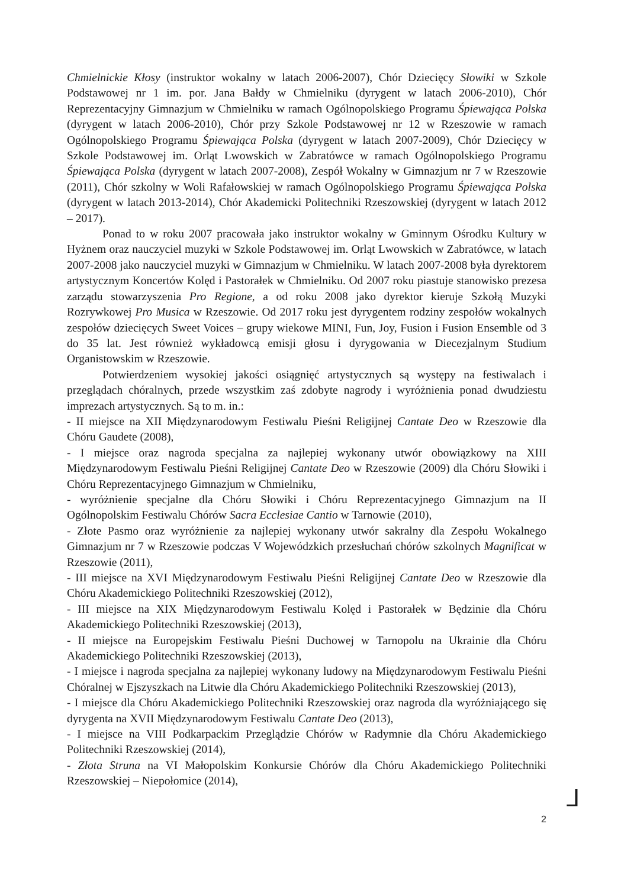Chmielnickie Kłosy (instruktor wokalny w latach 2006-2007), Chór Dziecięcy Słowiki w Szkole Podstawowej nr 1 im. por. Jana Bałdy w Chmielniku (dyrygent w latach 2006-2010), Chór Reprezentacyjny Gimnazjum w Chmielniku w ramach Ogólnopolskiego Programu Śpiewająca Polska (dyrygent w latach 2006-2010), Chór przy Szkole Podstawowej nr 12 w Rzeszowie w ramach Ogólnopolskiego Programu Śpiewająca Polska (dyrygent w latach 2007-2009), Chór Dziecięcy w Szkole Podstawowej im. Orląt Lwowskich w Zabratówce w ramach Ogólnopolskiego Programu Śpiewająca Polska (dyrygent w latach 2007-2008), Zespół Wokalny w Gimnazjum nr 7 w Rzeszowie (2011), Chór szkolny w Woli Rafałowskiej w ramach Ogólnopolskiego Programu Śpiewająca Polska (dyrygent w latach 2013-2014), Chór Akademicki Politechniki Rzeszowskiej (dyrygent w latach 2012 – 2017).
Ponad to w roku 2007 pracowała jako instruktor wokalny w Gminnym Ośrodku Kultury w Hyżnem oraz nauczyciel muzyki w Szkole Podstawowej im. Orląt Lwowskich w Zabratówce, w latach 2007-2008 jako nauczyciel muzyki w Gimnazjum w Chmielniku. W latach 2007-2008 była dyrektorem artystycznym Koncertów Kolęd i Pastorałek w Chmielniku. Od 2007 roku piastuje stanowisko prezesa zarządu stowarzyszenia Pro Regione, a od roku 2008 jako dyrektor kieruje Szkołą Muzyki Rozrywkowej Pro Musica w Rzeszowie. Od 2017 roku jest dyrygentem rodziny zespołów wokalnych zespołów dziecięcych Sweet Voices – grupy wiekowe MINI, Fun, Joy, Fusion i Fusion Ensemble od 3 do 35 lat. Jest również wykładowcą emisji głosu i dyrygowania w Diecezjalnym Studium Organistowskim w Rzeszowie.
Potwierdzeniem wysokiej jakości osiągnięć artystycznych są występy na festiwalach i przeglądach chóralnych, przede wszystkim zaś zdobyte nagrody i wyróżnienia ponad dwudziestu imprezach artystycznych. Są to m. in.:
- II miejsce na XII Międzynarodowym Festiwalu Pieśni Religijnej Cantate Deo w Rzeszowie dla Chóru Gaudete (2008),
- I miejsce oraz nagroda specjalna za najlepiej wykonany utwór obowiązkowy na XIII Międzynarodowym Festiwalu Pieśni Religijnej Cantate Deo w Rzeszowie (2009) dla Chóru Słowiki i Chóru Reprezentacyjnego Gimnazjum w Chmielniku,
- wyróżnienie specjalne dla Chóru Słowiki i Chóru Reprezentacyjnego Gimnazjum na II Ogólnopolskim Festiwalu Chórów Sacra Ecclesiae Cantio w Tarnowie (2010),
- Złote Pasmo oraz wyróżnienie za najlepiej wykonany utwór sakralny dla Zespołu Wokalnego Gimnazjum nr 7 w Rzeszowie podczas V Wojewódzkich przesłuchań chórów szkolnych Magnificat w Rzeszowie (2011),
- III miejsce na XVI Międzynarodowym Festiwalu Pieśni Religijnej Cantate Deo w Rzeszowie dla Chóru Akademickiego Politechniki Rzeszowskiej (2012),
- III miejsce na XIX Międzynarodowym Festiwalu Kolęd i Pastorałek w Będzinie dla Chóru Akademickiego Politechniki Rzeszowskiej (2013),
- II miejsce na Europejskim Festiwalu Pieśni Duchowej w Tarnopolu na Ukrainie dla Chóru Akademickiego Politechniki Rzeszowskiej (2013),
- I miejsce i nagroda specjalna za najlepiej wykonany ludowy na Międzynarodowym Festiwalu Pieśni Chóralnej w Ejszyszkach na Litwie dla Chóru Akademickiego Politechniki Rzeszowskiej (2013),
- I miejsce dla Chóru Akademickiego Politechniki Rzeszowskiej oraz nagroda dla wyróżniającego się dyrygenta na XVII Międzynarodowym Festiwalu Cantate Deo (2013),
- I miejsce na VIII Podkarpackim Przeglądzie Chórów w Radymnie dla Chóru Akademickiego Politechniki Rzeszowskiej (2014),
- Złota Struna na VI Małopolskim Konkursie Chórów dla Chóru Akademickiego Politechniki Rzeszowskiej – Niepołomice (2014),
2
ᒧ